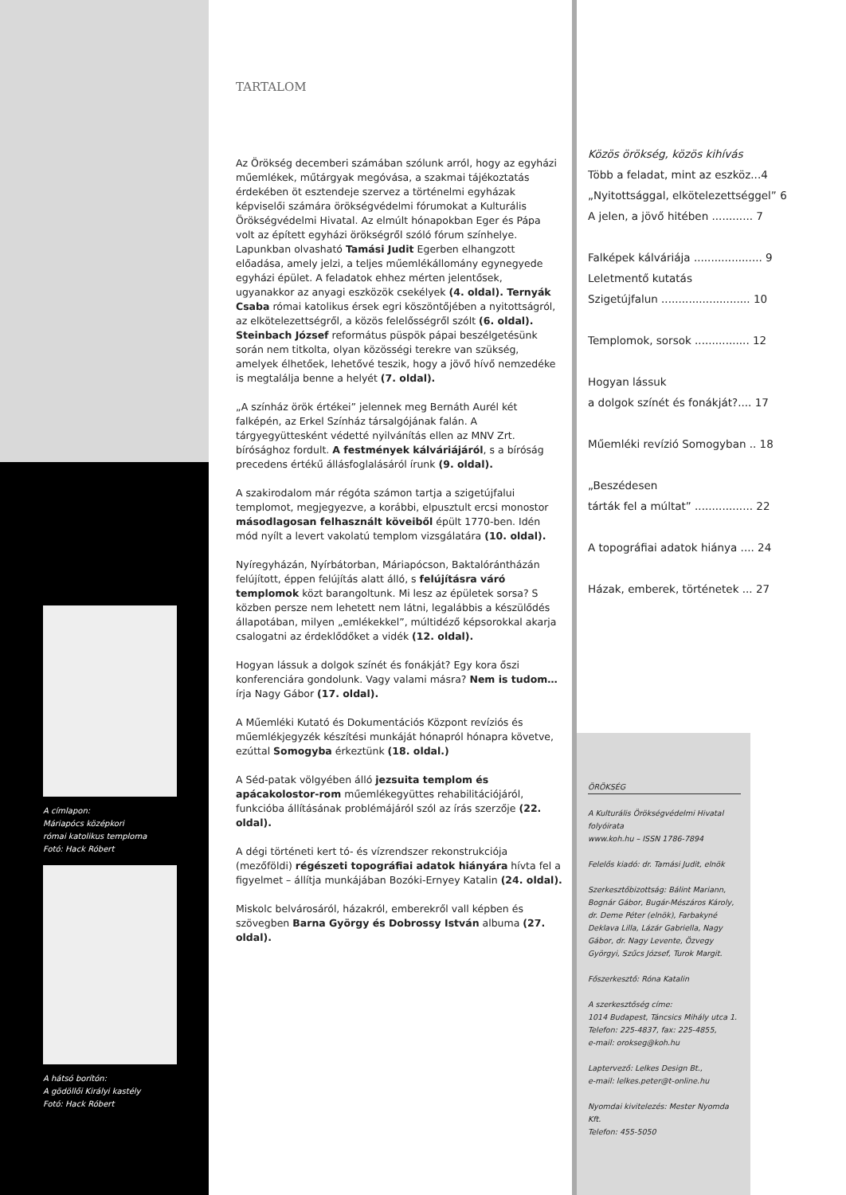A címlapon:
Máriapócs középkori
római katolikus temploma
Fotó: Hack Róbert
A hátsó borítón:
A gödöllői Királyi kastély
Fotó: Hack Róbert
TARTALOM
Az Örökség decemberi számában szólunk arról, hogy az egyházi műemlékek, műtárgyak megóvása, a szakmai tájékoztatás érdekében öt esztendeje szervez a történelmi egyházak képviselői számára örökségvédelmi fórumokat a Kulturális Örökségvédelmi Hivatal. Az elmúlt hónapokban Eger és Pápa volt az épített egyházi örökségről szóló fórum színhelye.
Lapunkban olvasható Tamási Judit Egerben elhangzott előadása, amely jelzi, a teljes műemlékállomány egynegyede egyházi épület. A feladatok ehhez mérten jelentősek, ugyanakkor az anyagi eszközök csekélyek (4. oldal). Ternyák Csaba római katolikus érsek egri köszöntőjében a nyitottságról, az elkötelezettségről, a közös felelősségről szólt (6. oldal). Steinbach József református püspök pápai beszélgetésünk során nem titkolta, olyan közösségi terekre van szükség, amelyek élhetőek, lehetővé teszik, hogy a jövő hívő nemzedéke is megtalálja benne a helyét (7. oldal).
„A színház örök értékei” jelennek meg Bernáth Aurél két falképén, az Erkel Színház társalgójának falán. A tárgyegyüttesként védetté nyilvánítás ellen az MNV Zrt. bírósághoz fordult. A festmények kálváriájáról, s a bíróság precedens értékű állásfoglalásáról írunk (9. oldal).
A szakirodalom már régóta számon tartja a szigetújfalui templomot, megjegyezve, a korábbi, elpusztult ercsi monostor másodlagosan felhasznált köveiből épült 1770-ben. Idén mód nyílt a levert vakolatú templom vizsgálatára (10. oldal).
Nyíregyházán, Nyírbátorban, Máriapócson, Baktalórántházán felújított, éppen felújítás alatt álló, s felújításra váró templomok közt barangoltunk. Mi lesz az épületek sorsa? S közben persze nem lehetett nem látni, legalábbis a készülődés állapotában, milyen „emlékekkel”, múltidéző képsorokkal akarja csalogatni az érdeklődőket a vidék (12. oldal).
Hogyan lássuk a dolgok színét és fonákját? Egy kora őszi konferenciára gondolunk. Vagy valami másra? Nem is tudom… írja Nagy Gábor (17. oldal).
A Műemléki Kutató és Dokumentációs Központ revíziós és műemlékjegyzék készítési munkáját hónapról hónapra követve, ezúttal Somogyba érkeztünk (18. oldal.)
A Séd-patak völgyében álló jezsuita templom és apácakolostor-rom műemlékegyüttes rehabilitációjáról, funkcióba állításának problémájáról szól az írás szerzője (22. oldal).
A dégi történeti kert tó- és vízrendszer rekonstrukciója (mezőföldi) régészeti topográfiai adatok hiányára hívta fel a figyelmet – állítja munkájában Bozóki-Ernyey Katalin (24. oldal).
Miskolc belvárosáról, házakról, emberekről vall képben és szövegben Barna György és Dobrossy István albuma (27. oldal).
Közös örökség, közös kihívás
Több a feladat, mint az eszköz...4
„Nyitottsággal, elkötelezettséggel” 6
A jelen, a jövő hitében ............ 7
Falképek kálváriája .................... 9
Leletmentő kutatás
Szigetújfalun .......................... 10
Templomok, sorsok ................ 12
Hogyan lássuk
a dolgok színét és fonákját?.... 17
Műemléki revízió Somogyban .. 18
„Beszédesen
tárták fel a múltat” ................. 22
A topográfiai adatok hiánya .... 24
Házak, emberek, történetek ... 27
ÖRÖKSÉG
A Kulturális Örökségvédelmi Hivatal folyóirata
www.koh.hu – ISSN 1786-7894
Felelős kiadó: dr. Tamási Judit, elnök
Szerkesztőbizottság: Bálint Mariann, Bognár Gábor, Bugár-Mészáros Károly, dr. Deme Péter (elnök), Farbakyné Deklava Lilla, Lázár Gabriella, Nagy Gábor, dr. Nagy Levente, Özvegy Györgyi, Szűcs József, Turok Margit.
Főszerkesztő: Róna Katalin
A szerkesztőség címe:
1014 Budapest, Táncsics Mihály utca 1.
Telefon: 225-4837, fax: 225-4855,
e-mail: orokseg@koh.hu
Laptervező: Lelkes Design Bt.,
e-mail: lelkes.peter@t-online.hu
Nyomdai kivitelezés: Mester Nyomda Kft.
Telefon: 455-5050